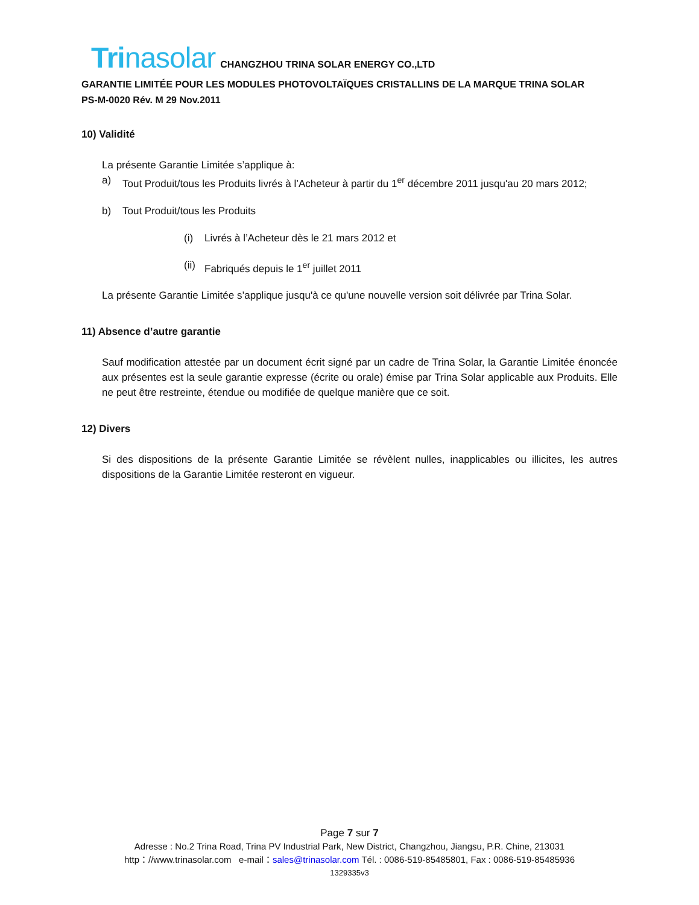Trina solar CHANGZHOU TRINA SOLAR ENERGY CO.,LTD
GARANTIE LIMITÉE POUR LES MODULES PHOTOVOLTAÏQUES CRISTALLINS DE LA MARQUE TRINA SOLAR
PS-M-0020 Rév. M 29 Nov.2011
10) Validité
La présente Garantie Limitée s’applique à:
a) Tout Produit/tous les Produits livrés à l’Acheteur à partir du 1<sup>er</sup> décembre 2011 jusqu'au 20 mars 2012;
b) Tout Produit/tous les Produits
(i) Livrés à l’Acheteur dès le 21 mars 2012 et
(ii) Fabriqués depuis le 1<sup>er</sup> juillet 2011
La présente Garantie Limitée s’applique jusqu'à ce qu'une nouvelle version soit délivrée par Trina Solar.
11) Absence d’autre garantie
Sauf modification attestée par un document écrit signé par un cadre de Trina Solar, la Garantie Limitée énoncée aux présentes est la seule garantie expresse (écrite ou orale) émise par Trina Solar applicable aux Produits. Elle ne peut être restreinte, étendue ou modifiée de quelque manière que ce soit.
12) Divers
Si des dispositions de la présente Garantie Limitée se révèlent nulles, inapplicables ou illicites, les autres dispositions de la Garantie Limitée resteront en vigueur.
Page 7 sur 7
Adresse : No.2 Trina Road, Trina PV Industrial Park, New District, Changzhou, Jiangsu, P.R. Chine, 213031
http：//www.trinasolar.com e-mail：sales@trinasolar.com Tél. : 0086-519-85485801, Fax : 0086-519-85485936
1329335v3